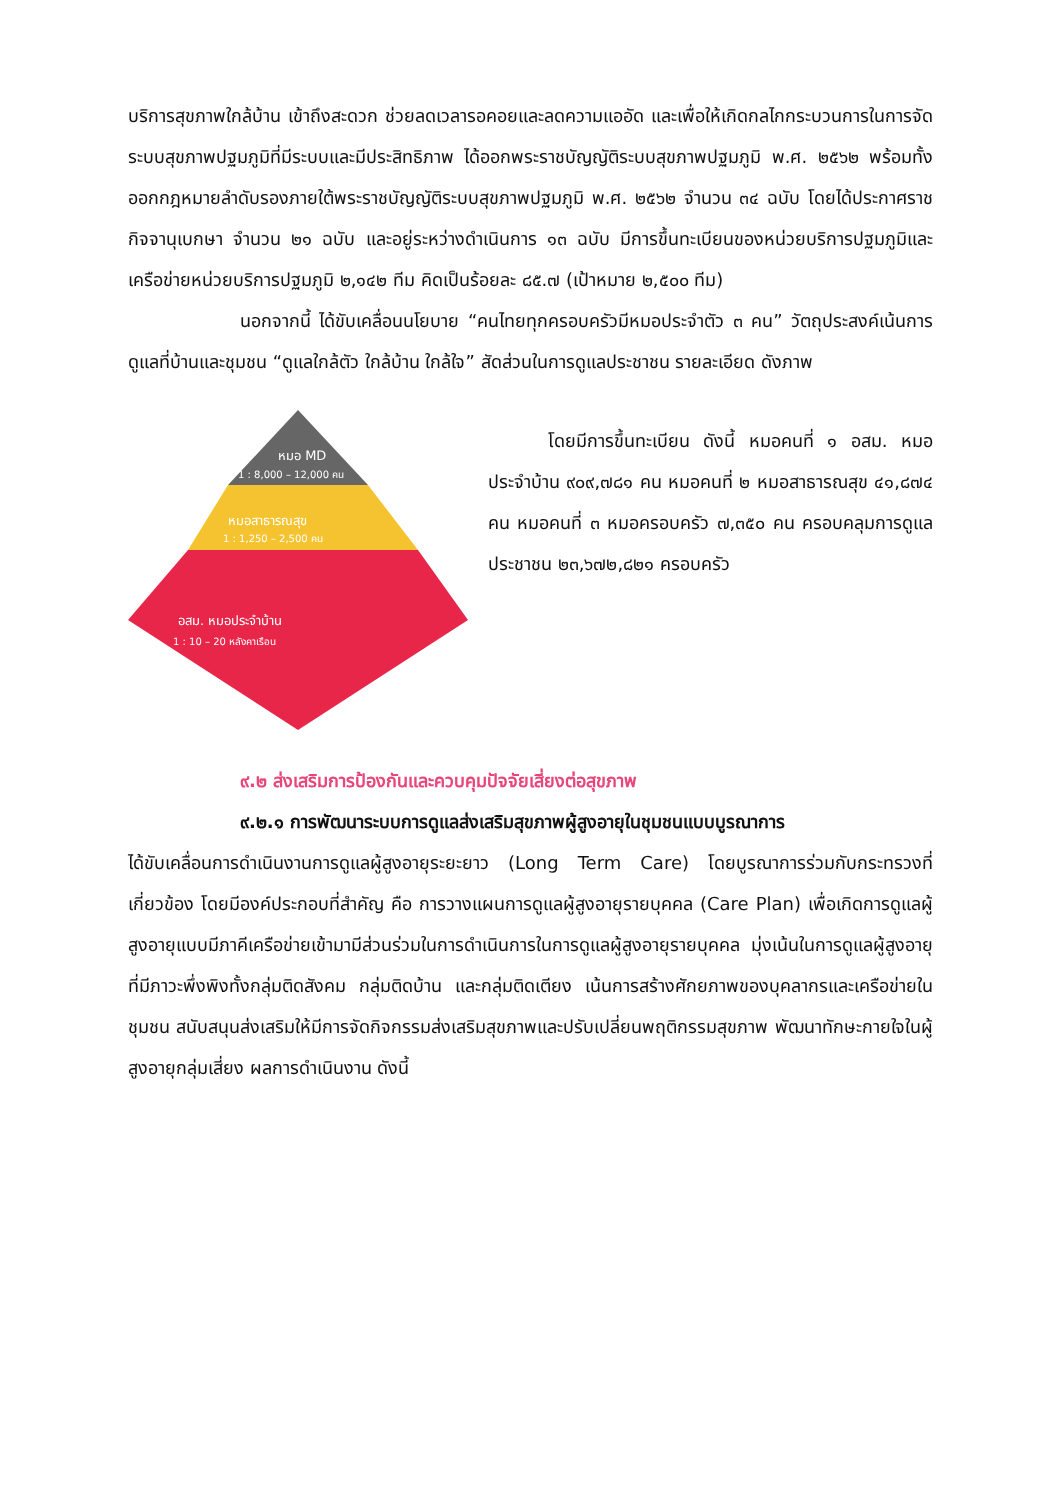บริการสุขภาพใกล้บ้าน เข้าถึงสะดวก ช่วยลดเวลารอคอยและลดความแออัด และเพื่อให้เกิดกลไกกระบวนการในการจัดระบบสุขภาพปฐมภูมิที่มีระบบและมีประสิทธิภาพ ได้ออกพระราชบัญญัติระบบสุขภาพปฐมภูมิ พ.ศ. ๒๕๖๒ พร้อมทั้ง ออกกฎหมายลำดับรองภายใต้พระราชบัญญัติระบบสุขภาพปฐมภูมิ พ.ศ. ๒๕๖๒ จำนวน ๓๔ ฉบับ โดยได้ประกาศราชกิจจานุเบกษา จำนวน ๒๑ ฉบับ และอยู่ระหว่างดำเนินการ ๑๓ ฉบับ มีการขึ้นทะเบียนของหน่วยบริการปฐมภูมิและเครือข่ายหน่วยบริการปฐมภูมิ ๒,๑๔๒ ทีม คิดเป็นร้อยละ ๘๕.๗ (เป้าหมาย ๒,๕๐๐ ทีม)
นอกจากนี้ ได้ขับเคลื่อนนโยบาย “คนไทยทุกครอบครัวมีหมอประจำตัว ๓ คน” วัตถุประสงค์เน้นการดูแลที่บ้านและชุมชน “ดูแลใกล้ตัว ใกล้บ้าน ใกล้ใจ” สัดส่วนในการดูแลประชาชน รายละเอียด ดังภาพ
หมอ MD
1 : 8,000 – 12,000 คน
หมอสาธารณสุข
1 : 1,250 – 2,500 คน
อสม. หมอประจำบ้าน
1 : 10 – 20 หลังคาเรือน
โดยมีการขึ้นทะเบียน ดังนี้ หมอคนที่ ๑ อสม. หมอประจำบ้าน ๙๐๙,๗๘๑ คน หมอคนที่ ๒ หมอสาธารณสุข ๔๑,๘๗๔ คน หมอคนที่ ๓ หมอครอบครัว ๗,๓๕๐ คน ครอบคลุมการดูแลประชาชน ๒๓,๖๗๒,๘๒๑ ครอบครัว
๙.๒ ส่งเสริมการป้องกันและควบคุมปัจจัยเสี่ยงต่อสุขภาพ
๙.๒.๑ การพัฒนาระบบการดูแลส่งเสริมสุขภาพผู้สูงอายุในชุมชนแบบบูรณาการ
ได้ขับเคลื่อนการดำเนินงานการดูแลผู้สูงอายุระยะยาว (Long Term Care) โดยบูรณาการร่วมกับกระทรวงที่เกี่ยวข้อง โดยมีองค์ประกอบที่สำคัญ คือ การวางแผนการดูแลผู้สูงอายุรายบุคคล (Care Plan) เพื่อเกิดการดูแลผู้สูงอายุแบบมีภาคีเครือข่ายเข้ามามีส่วนร่วมในการดำเนินการในการดูแลผู้สูงอายุรายบุคคล มุ่งเน้นในการดูแลผู้สูงอายุที่มีภาวะพึ่งพิงทั้งกลุ่มติดสังคม กลุ่มติดบ้าน และกลุ่มติดเตียง เน้นการสร้างศักยภาพของบุคลากรและเครือข่ายในชุมชน สนับสนุนส่งเสริมให้มีการจัดกิจกรรมส่งเสริมสุขภาพและปรับเปลี่ยนพฤติกรรมสุขภาพ พัฒนาทักษะกายใจในผู้สูงอายุกลุ่มเสี่ยง ผลการดำเนินงาน ดังนี้